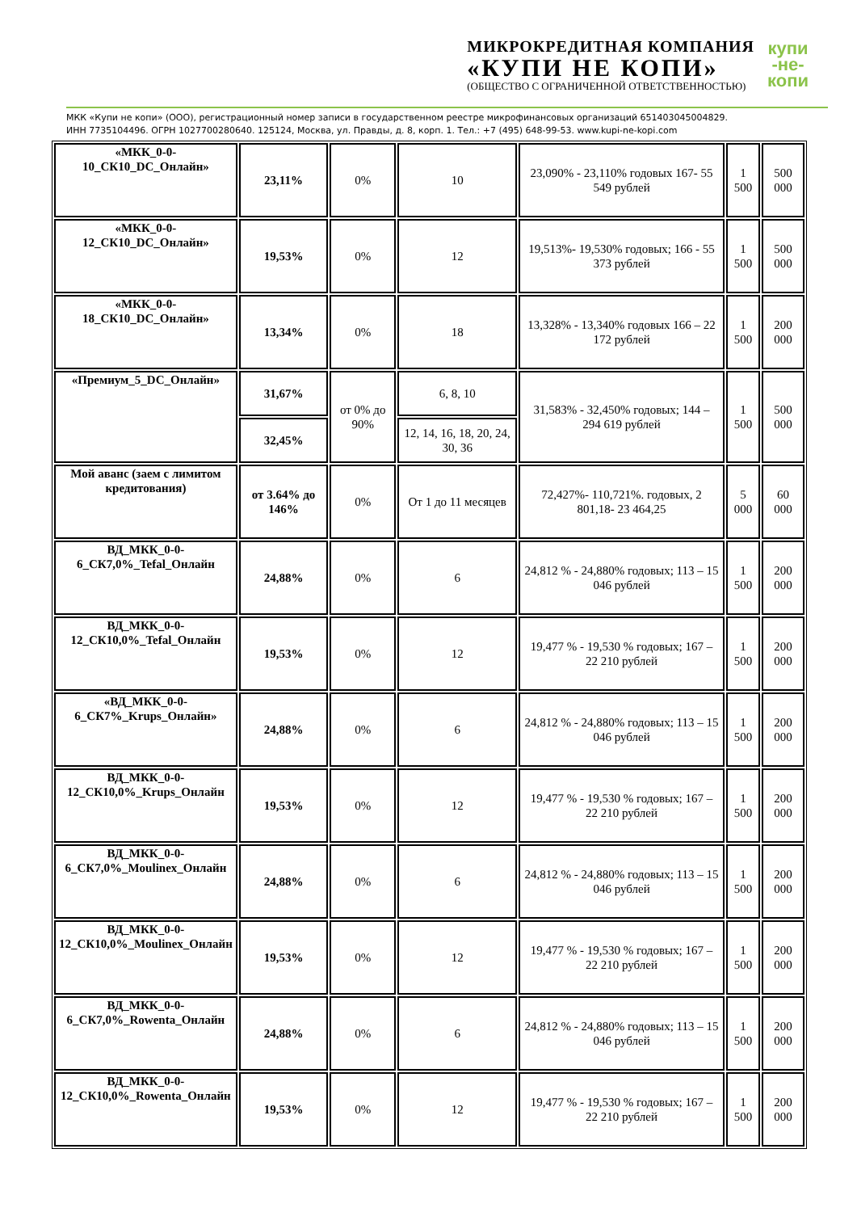МИКРОКРЕДИТНАЯ КОМПАНИЯ
«КУПИ НЕ КОПИ»
(ОБЩЕСТВО С ОГРАНИЧЕННОЙ ОТВЕТСТВЕННОСТЬЮ)
купи
-не-
копи
МКК «Купи не копи» (ООО), регистрационный номер записи в государственном реестре микрофинансовых организаций 651403045004829.
ИНН 7735104496. ОГРН 1027700280640. 125124, Москва, ул. Правды, д. 8, корп. 1. Тел.: +7 (495) 648-99-53. www.kupi-ne-kopi.com
| «МКК_0-0-10_СК10_DC_Онлайн» | 23,11% | 0% | 10 | 23,090% - 23,110% годовых 167- 55 549 рублей | 1 500 | 500 000 |
| «МКК_0-0-12_СК10_DC_Онлайн» | 19,53% | 0% | 12 | 19,513%- 19,530% годовых; 166 - 55 373 рублей | 1 500 | 500 000 |
| «МКК_0-0-18_СК10_DC_Онлайн» | 13,34% | 0% | 18 | 13,328% - 13,340% годовых 166 – 22 172 рублей | 1 500 | 200 000 |
| «Премиум_5_DC_Онлайн» | 31,67% | от 0% до 90% | 6, 8, 10 | 31,583% - 32,450% годовых; 144 – 294 619 рублей | 1 500 | 500 000 |
| | 32,45% | | 12, 14, 16, 18, 20, 24, 30, 36 | | | |
| Мой аванс (заем с лимитом кредитования) | от 3.64% до 146% | 0% | От 1 до 11 месяцев | 72,427%- 110,721%. годовых, 2 801,18- 23 464,25 | 5 000 | 60 000 |
| ВД_МКК_0-0-6_СК7,0%_Tefal_Онлайн | 24,88% | 0% | 6 | 24,812 % - 24,880% годовых; 113 – 15 046 рублей | 1 500 | 200 000 |
| ВД_МКК_0-0-12_СК10,0%_Tefal_Онлайн | 19,53% | 0% | 12 | 19,477 % - 19,530 % годовых; 167 – 22 210 рублей | 1 500 | 200 000 |
| «ВД_МКК_0-0-6_СК7%_Krups_Онлайн» | 24,88% | 0% | 6 | 24,812 % - 24,880% годовых; 113 – 15 046 рублей | 1 500 | 200 000 |
| ВД_МКК_0-0-12_СК10,0%_Krups_Онлайн | 19,53% | 0% | 12 | 19,477 % - 19,530 % годовых; 167 – 22 210 рублей | 1 500 | 200 000 |
| ВД_МКК_0-0-6_СК7,0%_Moulinex_Онлайн | 24,88% | 0% | 6 | 24,812 % - 24,880% годовых; 113 – 15 046 рублей | 1 500 | 200 000 |
| ВД_МКК_0-0-12_СК10,0%_Moulinex_Онлайн | 19,53% | 0% | 12 | 19,477 % - 19,530 % годовых; 167 – 22 210 рублей | 1 500 | 200 000 |
| ВД_МКК_0-0-6_СК7,0%_Rowenta_Онлайн | 24,88% | 0% | 6 | 24,812 % - 24,880% годовых; 113 – 15 046 рублей | 1 500 | 200 000 |
| ВД_МКК_0-0-12_СК10,0%_Rowenta_Онлайн | 19,53% | 0% | 12 | 19,477 % - 19,530 % годовых; 167 – 22 210 рублей | 1 500 | 200 000 |